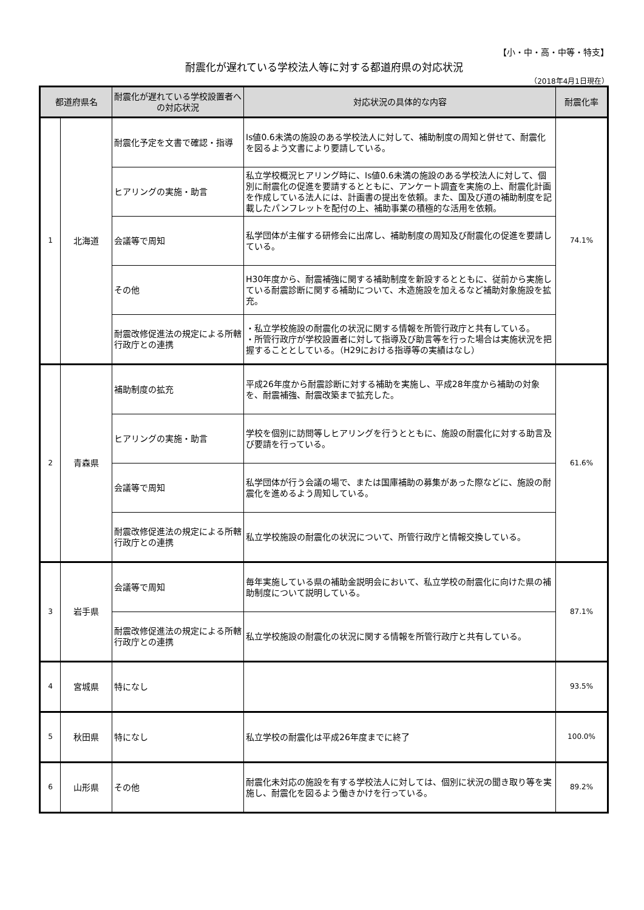【小・中・高・中等・特支】
耐震化が遅れている学校法人等に対する都道府県の対応状況
（2018年4月1日現在）
| 都道府県名 | | 耐震化が遅れている学校設置者への対応状況 | 対応状況の具体的な内容 | 耐震化率 |
| --- | --- | --- | --- | --- |
| 1 | 北海道 | 耐震化予定を文書で確認・指導 | Is値0.6未満の施設のある学校法人に対して、補助制度の周知と併せて、耐震化を図るよう文書により要請している。 | 74.1% |
| | | ヒアリングの実施・助言 | 私立学校概況ヒアリング時に、Is値0.6未満の施設のある学校法人に対して、個別に耐震化の促進を要請するとともに、アンケート調査を実施の上、耐震化計画を作成している法人には、計画書の提出を依頼。また、国及び道の補助制度を記載したパンフレットを配付の上、補助事業の積極的な活用を依頼。 | |
| | | 会議等で周知 | 私学団体が主催する研修会に出席し、補助制度の周知及び耐震化の促進を要請している。 | |
| | | その他 | H30年度から、耐震補強に関する補助制度を新設するとともに、従前から実施している耐震診断に関する補助について、木造施設を加えるなど補助対象施設を拡充。 | |
| | | 耐震改修促進法の規定による所轄行政庁との連携 | ・私立学校施設の耐震化の状況に関する情報を所管行政庁と共有している。 ・所管行政庁が学校設置者に対して指導及び助言等を行った場合は実施状況を把握することとしている。（H29における指導等の実績はなし） | |
| 2 | 青森県 | 補助制度の拡充 | 平成26年度から耐震診断に対する補助を実施し、平成28年度から補助の対象を、耐震補強、耐震改築まで拡充した。 | 61.6% |
| | | ヒアリングの実施・助言 | 学校を個別に訪問等しヒアリングを行うとともに、施設の耐震化に対する助言及び要請を行っている。 | |
| | | 会議等で周知 | 私学団体が行う会議の場で、または国庫補助の募集があった際などに、施設の耐震化を進めるよう周知している。 | |
| | | 耐震改修促進法の規定による所轄行政庁との連携 | 私立学校施設の耐震化の状況について、所管行政庁と情報交換している。 | |
| 3 | 岩手県 | 会議等で周知 | 毎年実施している県の補助金説明会において、私立学校の耐震化に向けた県の補助制度について説明している。 | 87.1% |
| | | 耐震改修促進法の規定による所轄行政庁との連携 | 私立学校施設の耐震化の状況に関する情報を所管行政庁と共有している。 | |
| 4 | 宮城県 | 特になし | | 93.5% |
| 5 | 秋田県 | 特になし | 私立学校の耐震化は平成26年度までに終了 | 100.0% |
| 6 | 山形県 | その他 | 耐震化未対応の施設を有する学校法人に対しては、個別に状況の聞き取り等を実施し、耐震化を図るよう働きかけを行っている。 | 89.2% |